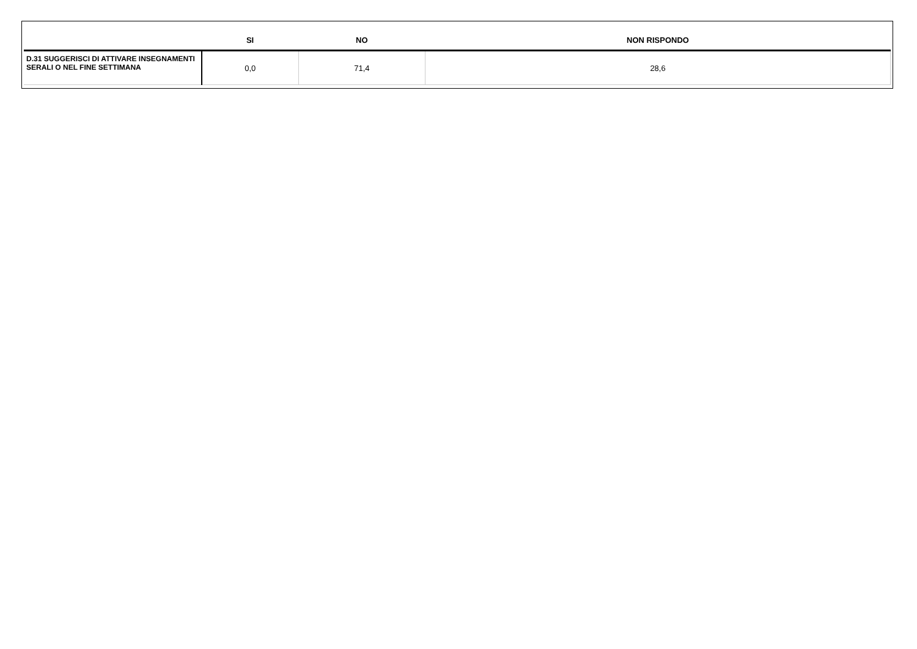| | SI | NO | NON RISPONDO |
| --- | --- | --- | --- |
| D.31 SUGGERISCI DI ATTIVARE INSEGNAMENTI SERALI O NEL FINE SETTIMANA | 0,0 | 71,4 | 28,6 |